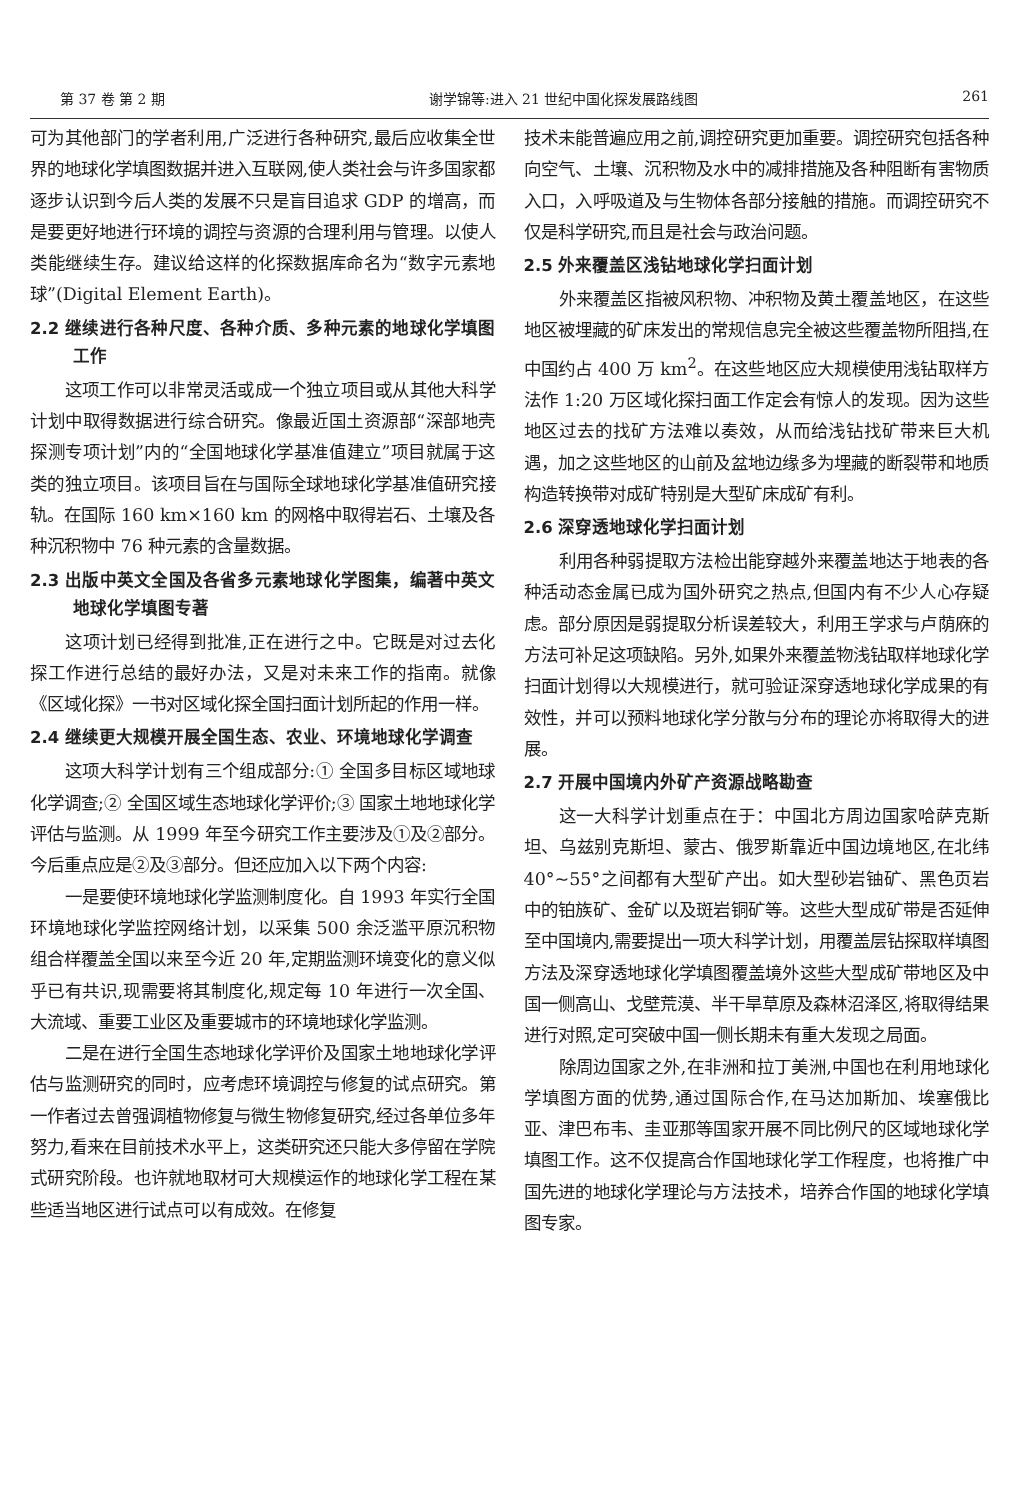第 37 卷 第 2 期 谢学锦等:进入 21 世纪中国化探发展路线图 261
可为其他部门的学者利用,广泛进行各种研究,最后应收集全世界的地球化学填图数据并进入互联网,使人类社会与许多国家都逐步认识到今后人类的发展不只是盲目追求 GDP 的增高，而是要更好地进行环境的调控与资源的合理利用与管理。以使人类能继续生存。建议给这样的化探数据库命名为“数字元素地球”(Digital Element Earth)。
2.2 继续进行各种尺度、各种介质、多种元素的地球化学填图工作
这项工作可以非常灵活或成一个独立项目或从其他大科学计划中取得数据进行综合研究。像最近国土资源部“深部地壳探测专项计划”内的“全国地球化学基准值建立”项目就属于这类的独立项目。该项目旨在与国际全球地球化学基准值研究接轨。在国际 160 km×160 km 的网格中取得岩石、土壤及各种沉积物中 76 种元素的含量数据。
2.3 出版中英文全国及各省多元素地球化学图集，编著中英文地球化学填图专著
这项计划已经得到批准,正在进行之中。它既是对过去化探工作进行总结的最好办法，又是对未来工作的指南。就像《区域化探》一书对区域化探全国扫面计划所起的作用一样。
2.4 继续更大规模开展全国生态、农业、环境地球化学调查
这项大科学计划有三个组成部分:① 全国多目标区域地球化学调查;② 全国区域生态地球化学评价;③ 国家土地地球化学评估与监测。从 1999 年至今研究工作主要涉及①及②部分。今后重点应是②及③部分。但还应加入以下两个内容:
一是要使环境地球化学监测制度化。自 1993 年实行全国环境地球化学监控网络计划，以采集 500 余泛滥平原沉积物组合样覆盖全国以来至今近 20 年,定期监测环境变化的意义似乎已有共识,现需要将其制度化,规定每 10 年进行一次全国、大流域、重要工业区及重要城市的环境地球化学监测。
二是在进行全国生态地球化学评价及国家土地地球化学评估与监测研究的同时，应考虑环境调控与修复的试点研究。第一作者过去曾强调植物修复与微生物修复研究,经过各单位多年努力,看来在目前技术水平上，这类研究还只能大多停留在学院式研究阶段。也许就地取材可大规模运作的地球化学工程在某些适当地区进行试点可以有成效。在修复
技术未能普遍应用之前,调控研究更加重要。调控研究包括各种向空气、土壤、沉积物及水中的减排措施及各种阻断有害物质入口，入呼吸道及与生物体各部分接触的措施。而调控研究不仅是科学研究,而且是社会与政治问题。
2.5 外来覆盖区浅钻地球化学扫面计划
外来覆盖区指被风积物、冲积物及黄土覆盖地区，在这些地区被埋藏的矿床发出的常规信息完全被这些覆盖物所阻挡,在中国约占 400 万 km<sup>2</sup>。在这些地区应大规模使用浅钻取样方法作 1:20 万区域化探扫面工作定会有惊人的发现。因为这些地区过去的找矿方法难以奏效，从而给浅钻找矿带来巨大机遇，加之这些地区的山前及盆地边缘多为埋藏的断裂带和地质构造转换带对成矿特别是大型矿床成矿有利。
2.6 深穿透地球化学扫面计划
利用各种弱提取方法检出能穿越外来覆盖地达于地表的各种活动态金属已成为国外研究之热点,但国内有不少人心存疑虑。部分原因是弱提取分析误差较大，利用王学求与卢荫庥的方法可补足这项缺陷。另外,如果外来覆盖物浅钻取样地球化学扫面计划得以大规模进行，就可验证深穿透地球化学成果的有效性，并可以预料地球化学分散与分布的理论亦将取得大的进展。
2.7 开展中国境内外矿产资源战略勘查
这一大科学计划重点在于：中国北方周边国家哈萨克斯坦、乌兹别克斯坦、蒙古、俄罗斯靠近中国边境地区,在北纬 40°~55°之间都有大型矿产出。如大型砂岩铀矿、黑色页岩中的铂族矿、金矿以及斑岩铜矿等。这些大型成矿带是否延伸至中国境内,需要提出一项大科学计划，用覆盖层钻探取样填图方法及深穿透地球化学填图覆盖境外这些大型成矿带地区及中国一侧高山、戈壁荒漠、半干旱草原及森林沼泽区,将取得结果进行对照,定可突破中国一侧长期未有重大发现之局面。
除周边国家之外,在非洲和拉丁美洲,中国也在利用地球化学填图方面的优势,通过国际合作,在马达加斯加、埃塞俄比亚、津巴布韦、圭亚那等国家开展不同比例尺的区域地球化学填图工作。这不仅提高合作国地球化学工作程度，也将推广中国先进的地球化学理论与方法技术，培养合作国的地球化学填图专家。